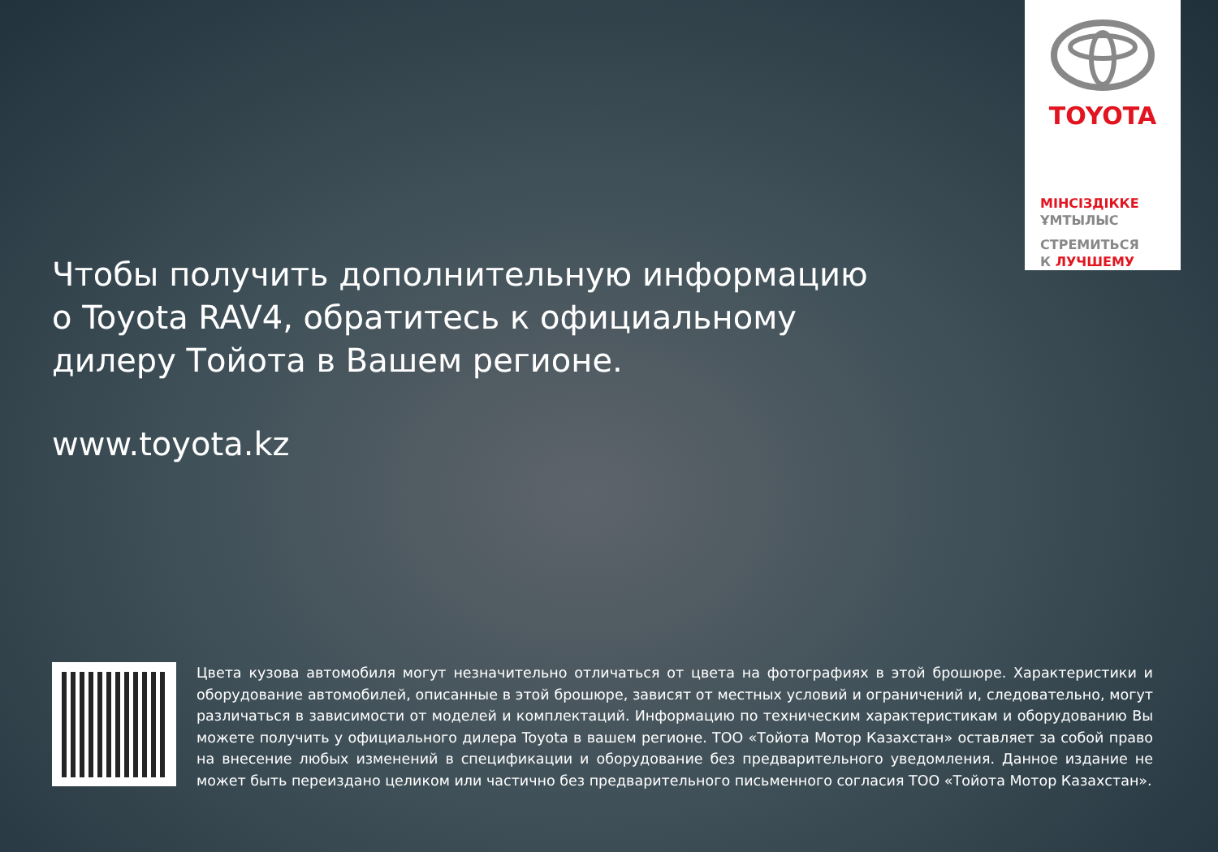TOYOTA
МІНСІЗДІККЕ
ҰМТЫЛЫС
СТРЕМИТЬСЯ
К ЛУЧШЕМУ
Чтобы получить дополнительную информацию
о Toyota RAV4, обратитесь к официальному
дилеру Тойота в Вашем регионе.
www.toyota.kz
Цвета кузова автомобиля могут незначительно отличаться от цвета на фотографиях в этой брошюре. Характеристики и оборудование автомобилей, описанные в этой брошюре, зависят от местных условий и ограничений и, следовательно, могут различаться в зависимости от моделей и комплектаций. Информацию по техническим характеристикам и оборудованию Вы можете получить у официального дилера Toyota в вашем регионе. ТОО «Тойота Мотор Казахстан» оставляет за собой право на внесение любых изменений в спецификации и оборудование без предварительного уведомления. Данное издание не может быть переиздано целиком или частично без предварительного письменного согласия ТОО «Тойота Мотор Казахстан».